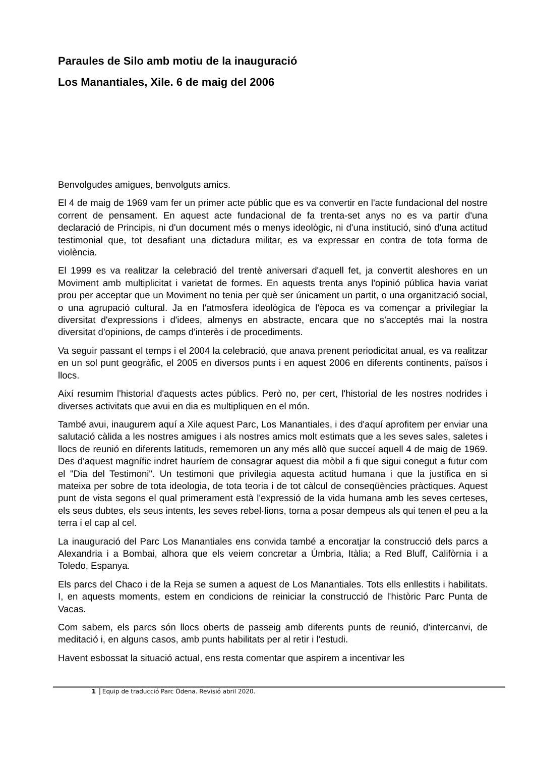Paraules de Silo amb motiu de la inauguració
Los Manantiales, Xile. 6 de maig del 2006
Benvolgudes amigues, benvolguts amics.
El 4 de maig de 1969 vam fer un primer acte públic que es va convertir en l'acte fundacional del nostre corrent de pensament. En aquest acte fundacional de fa trenta-set anys no es va partir d'una declaració de Principis, ni d'un document més o menys ideològic, ni d'una institució, sinó d'una actitud testimonial que, tot desafiant una dictadura militar, es va expressar en contra de tota forma de violència.
El 1999 es va realitzar la celebració del trentè aniversari d'aquell fet, ja convertit aleshores en un Moviment amb multiplicitat i varietat de formes. En aquests trenta anys l'opinió pública havia variat prou per acceptar que un Moviment no tenia per què ser únicament un partit, o una organització social, o una agrupació cultural. Ja en l'atmosfera ideològica de l'època es va començar a privilegiar la diversitat d'expressions i d'idees, almenys en abstracte, encara que no s'acceptés mai la nostra diversitat d'opinions, de camps d'interès i de procediments.
Va seguir passant el temps i el 2004 la celebració, que anava prenent periodicitat anual, es va realitzar en un sol punt geogràfic, el 2005 en diversos punts i en aquest 2006 en diferents continents, països i llocs.
Així resumim l'historial d'aquests actes públics. Però no, per cert, l'historial de les nostres nodrides i diverses activitats que avui en dia es multipliquen en el món.
També avui, inaugurem aquí a Xile aquest Parc, Los Manantiales, i des d'aquí aprofitem per enviar una salutació càlida a les nostres amigues i als nostres amics molt estimats que a les seves sales, saletes i llocs de reunió en diferents latituds, rememoren un any més allò que succeí aquell 4 de maig de 1969. Des d'aquest magnífic indret hauríem de consagrar aquest dia mòbil a fi que sigui conegut a futur com el "Dia del Testimoni". Un testimoni que privilegia aquesta actitud humana i que la justifica en si mateixa per sobre de tota ideologia, de tota teoria i de tot càlcul de conseqüències pràctiques. Aquest punt de vista segons el qual primerament està l'expressió de la vida humana amb les seves certeses, els seus dubtes, els seus intents, les seves rebel·lions, torna a posar dempeus als qui tenen el peu a la terra i el cap al cel.
La inauguració del Parc Los Manantiales ens convida també a encoratjar la construcció dels parcs a Alexandria i a Bombai, alhora que els veiem concretar a Úmbria, Itàlia; a Red Bluff, Califòrnia i a Toledo, Espanya.
Els parcs del Chaco i de la Reja se sumen a aquest de Los Manantiales. Tots ells enllestits i habilitats. I, en aquests moments, estem en condicions de reiniciar la construcció de l'històric Parc Punta de Vacas.
Com sabem, els parcs són llocs oberts de passeig amb diferents punts de reunió, d'intercanvi, de meditació i, en alguns casos, amb punts habilitats per al retir i l'estudi.
Havent esbossat la situació actual, ens resta comentar que aspirem a incentivar les
1 Equip de traducció Parc Òdena. Revisió abril 2020.